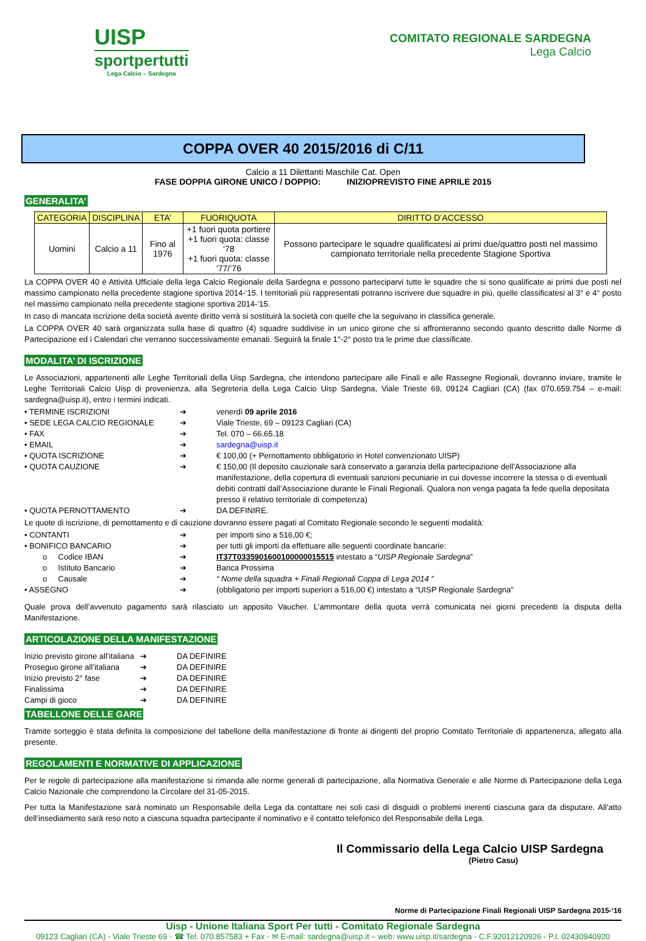UISP
sportpertutti
Lega Calcio – Sardegna
COMITATO REGIONALE SARDEGNA
Lega Calcio
COPPA OVER 40 2015/2016 di C/11
Calcio a 11 Dilettanti Maschile Cat. Open
FASE DOPPIA GIRONE UNICO / DOPPIO: INIZIOPREVISTO FINE APRILE 2015
GENERALITA’
| CATEGORIA | DISCIPLINA | ETA’ | FUORIQUOTA | DIRITTO D’ACCESSO |
| --- | --- | --- | --- | --- |
| Uomini | Calcio a 11 | Fino al 1976 | +1 fuori quota portiere +1 fuori quota: classe ‘78 +1 fuori quota: classe ‘77/’76 | Possono partecipare le squadre qualificatesi ai primi due/quattro posti nel massimo campionato territoriale nella precedente Stagione Sportiva |
La COPPA OVER 40 è Attività Ufficiale della lega Calcio Regionale della Sardegna e possono parteciparvi tutte le squadre che si sono qualificate ai primi due posti nel massimo campionato nella precedente stagione sportiva 2014-‘15. I territoriali più rappresentati potranno iscrivere due squadre in più, quelle classificatesi al 3° e 4° posto nel massimo campionato nella precedente stagione sportiva 2014-’15.
In caso di mancata iscrizione della società avente diritto verrà si sostituirà la società con quelle che la seguivano in classifica generale.
La COPPA OVER 40 sarà organizzata sulla base di quattro (4) squadre suddivise in un unico girone che si affronteranno secondo quanto descritto dalle Norme di Partecipazione ed i Calendari che verranno successivamente emanati. Seguirà la finale 1°-2° posto tra le prime due classificate.
MODALITA’ DI ISCRIZIONE
Le Associazioni, appartenenti alle Leghe Territoriali della Uisp Sardegna, che intendono partecipare alle Finali e alle Rassegne Regionali, dovranno inviare, tramite le Leghe Territoriali Calcio Uisp di provenienza, alla Segreteria della Lega Calcio Uisp Sardegna, Viale Trieste 69, 09124 Cagliari (CA) (fax 070.659.754 – e-mail: sardegna@uisp.it), entro i termini indicati.
| • TERMINE ISCRIZIONI | ➔ | venerdì 09 aprile 2016 |
| • SEDE LEGA CALCIO REGIONALE | ➔ | Viale Trieste, 69 – 09123 Cagliari (CA) |
| • FAX | ➔ | Tel. 070 – 66.65.18 |
| • EMAIL | ➔ | sardegna@uisp.it |
| • QUOTA ISCRIZIONE | ➔ | € 100,00 (+ Pernottamento obbligatorio in Hotel convenzionato UISP) |
| • QUOTA CAUZIONE | ➔ | € 150,00 (Il deposito cauzionale sarà conservato a garanzia della partecipazione dell’Associazione alla manifestazione, della copertura di eventuali sanzioni pecuniarie in cui dovesse incorrere la stessa o di eventuali debiti contratti dall’Associazione durante le Finali Regionali. Qualora non venga pagata fa fede quella depositata presso il relativo territoriale di competenza) |
| • QUOTA PERNOTTAMENTO | ➔ | DA DEFINIRE. |
Le quote di iscrizione, di pernottamento e di cauzione dovranno essere pagati al Comitato Regionale secondo le seguenti modalità:
| • CONTANTI | ➔ | per importi sino a 516,00 €; |
| • BONIFICO BANCARIO | ➔ | per tutti gli importi da effettuare alle seguenti coordinate bancarie: |
| o Codice IBAN | ➔ | IT37T0335901600100000015515 intestato a “ UISP Regionale Sardegna ” |
| o Istituto Bancario | ➔ | Banca Prossima |
| o Causale | ➔ | “ Nome della squadra + Finali Regionali Coppa di Lega 2014 ” |
| • ASSEGNO | ➔ | (obbligatorio per importi superiori a 516,00 €) intestato a “UISP Regionale Sardegna” |
Quale prova dell’avvenuto pagamento sarà rilasciato un apposito Vaucher. L’ammontare della quota verrà comunicata nei giorni precedenti la disputa della Manifestazione.
ARTICOLAZIONE DELLA MANIFESTAZIONE
| Inizio previsto girone all’italiana | ➔ | DA DEFINIRE |
| Proseguo girone all’italiana | ➔ | DA DEFINIRE |
| Inizio previsto 2° fase | ➔ | DA DEFINIRE |
| Finalissima | ➔ | DA DEFINIRE |
| Campi di gioco | ➔ | DA DEFINIRE |
TABELLONE DELLE GARE
Tramite sorteggio è stata definita la composizione del tabellone della manifestazione di fronte ai dirigenti del proprio Comitato Territoriale di appartenenza, allegato alla presente.
REGOLAMENTI E NORMATIVE DI APPLICAZIONE
Per le regole di partecipazione alla manifestazione si rimanda alle norme generali di partecipazione, alla Normativa Generale e alle Norme di Partecipazione della Lega Calcio Nazionale che comprendono la Circolare del 31-05-2015.
Per tutta la Manifestazione sarà nominato un Responsabile della Lega da contattare nei soli casi di disguidi o problemi inerenti ciascuna gara da disputare. All’atto dell’insediamento sarà reso noto a ciascuna squadra partecipante il nominativo e il contatto telefonico del Responsabile della Lega.
Il Commissario della Lega Calcio UISP Sardegna
(Pietro Casu)
Norme di Partecipazione Finali Regionali UISP Sardegna 2015-‘16
Uisp - Unione Italiana Sport Per tutti - Comitato Regionale Sardegna
09123 Cagliari (CA) - Viale Trieste 69 - ☎ Tel. 070.857583 + Fax - ✉ E-mail: sardegna@uisp.it – web: www.uisp.it/sardegna - C.F.92012120926 - P.I. 02430940920